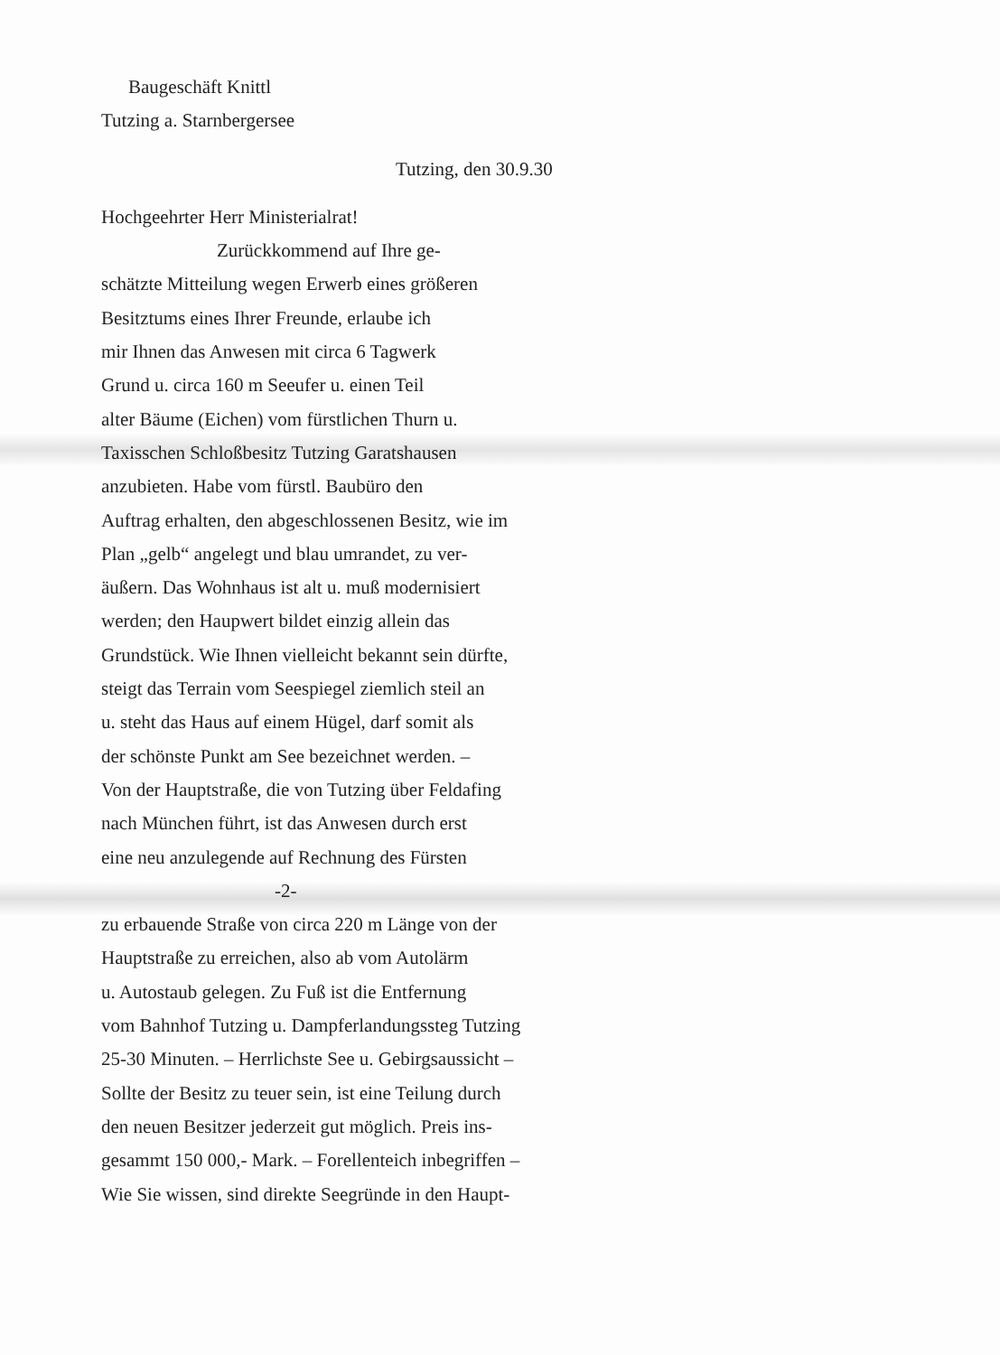Baugeschäft Knittl
Tutzing a. Starnbergersee
Tutzing, den 30.9.30
Hochgeehrter Herr Ministerialrat!
Zurückkommend auf Ihre ge-
schätzte Mitteilung wegen Erwerb eines größeren
Besitztums eines Ihrer Freunde, erlaube ich
mir Ihnen das Anwesen mit circa 6 Tagwerk
Grund u. circa 160 m Seeufer u. einen Teil
alter Bäume (Eichen) vom fürstlichen Thurn u.
Taxisschen Schloßbesitz Tutzing Garatshausen
anzubieten. Habe vom fürstl. Baubüro den
Auftrag erhalten, den abgeschlossenen Besitz, wie im
Plan „gelb“ angelegt und blau umrandet, zu ver-
äußern. Das Wohnhaus ist alt u. muß modernisiert
werden; den Haupwert bildet einzig allein das
Grundstück. Wie Ihnen vielleicht bekannt sein dürfte,
steigt das Terrain vom Seespiegel ziemlich steil an
u. steht das Haus auf einem Hügel, darf somit als
der schönste Punkt am See bezeichnet werden. –
Von der Hauptstraße, die von Tutzing über Feldafing
nach München führt, ist das Anwesen durch erst
eine neu anzulegende auf Rechnung des Fürsten
-2-
zu erbauende Straße von circa 220 m Länge von der
Hauptstraße zu erreichen, also ab vom Autolärm
u. Autostaub gelegen. Zu Fuß ist die Entfernung
vom Bahnhof Tutzing u. Dampferlandungssteg Tutzing
25-30 Minuten. – Herrlichste See u. Gebirgsaussicht –
Sollte der Besitz zu teuer sein, ist eine Teilung durch
den neuen Besitzer jederzeit gut möglich. Preis ins-
gesammt 150 000,- Mark. – Forellenteich inbegriffen –
Wie Sie wissen, sind direkte Seegründe in den Haupt-